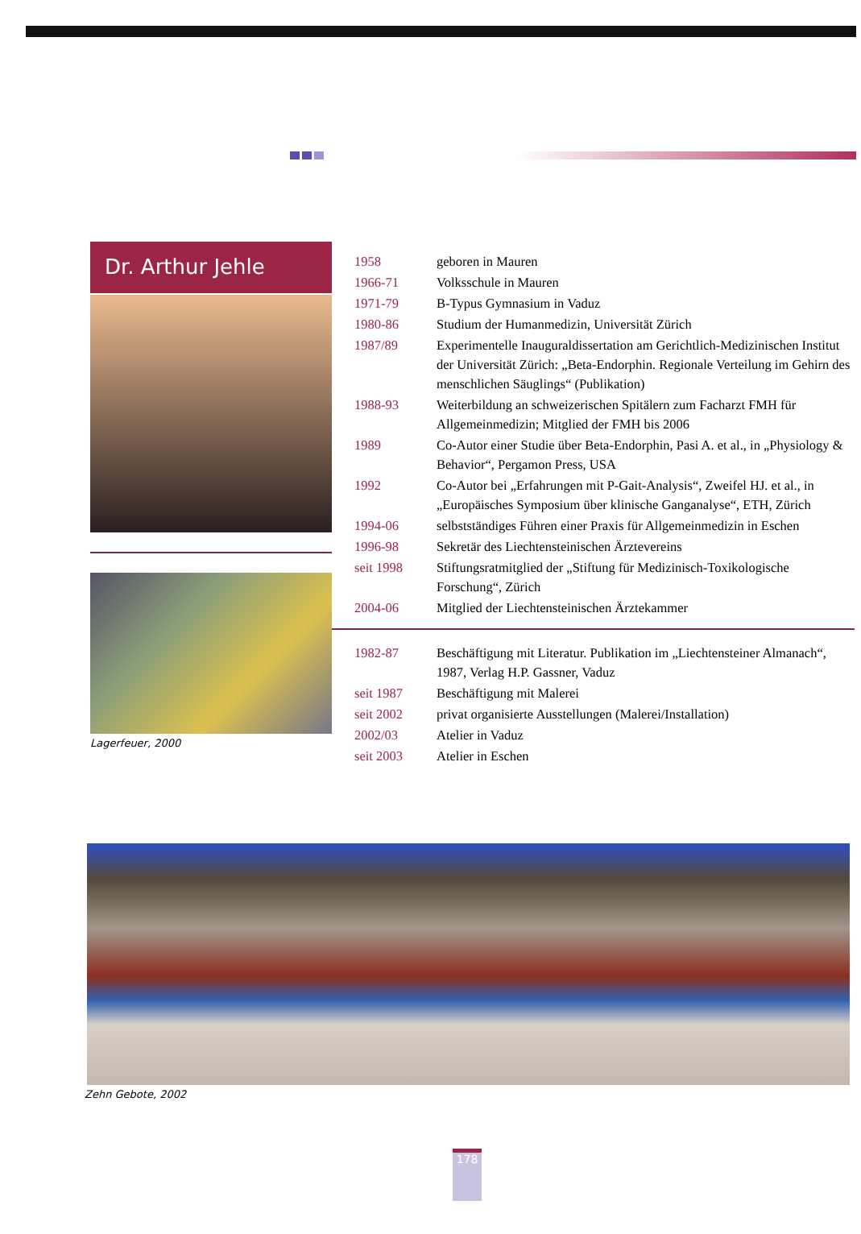Dr. Arthur Jehle
Lagerfeuer, 2000
| 1958 | geboren in Mauren |
| 1966-71 | Volksschule in Mauren |
| 1971-79 | B-Typus Gymnasium in Vaduz |
| 1980-86 | Studium der Humanmedizin, Universität Zürich |
| 1987/89 | Experimentelle Inauguraldissertation am Gerichtlich-Medizinischen Institut der Universität Zürich: „Beta-Endorphin. Regionale Verteilung im Gehirn des menschlichen Säuglings“ (Publikation) |
| 1988-93 | Weiterbildung an schweizerischen Spitälern zum Facharzt FMH für Allgemeinmedizin; Mitglied der FMH bis 2006 |
| 1989 | Co-Autor einer Studie über Beta-Endorphin, Pasi A. et al., in „Physiology & Behavior“, Pergamon Press, USA |
| 1992 | Co-Autor bei „Erfahrungen mit P-Gait-Analysis“, Zweifel HJ. et al., in „Europäisches Symposium über klinische Ganganalyse“, ETH, Zürich |
| 1994-06 | selbstständiges Führen einer Praxis für Allgemeinmedizin in Eschen |
| 1996-98 | Sekretär des Liechtensteinischen Ärztevereins |
| seit 1998 | Stiftungsratmitglied der „Stiftung für Medizinisch-Toxikologische Forschung“, Zürich |
| 2004-06 | Mitglied der Liechtensteinischen Ärztekammer |
| 1982-87 | Beschäftigung mit Literatur. Publikation im „Liechtensteiner Almanach“, 1987, Verlag H.P. Gassner, Vaduz |
| seit 1987 | Beschäftigung mit Malerei |
| seit 2002 | privat organisierte Ausstellungen (Malerei/Installation) |
| 2002/03 | Atelier in Vaduz |
| seit 2003 | Atelier in Eschen |
Zehn Gebote, 2002
178